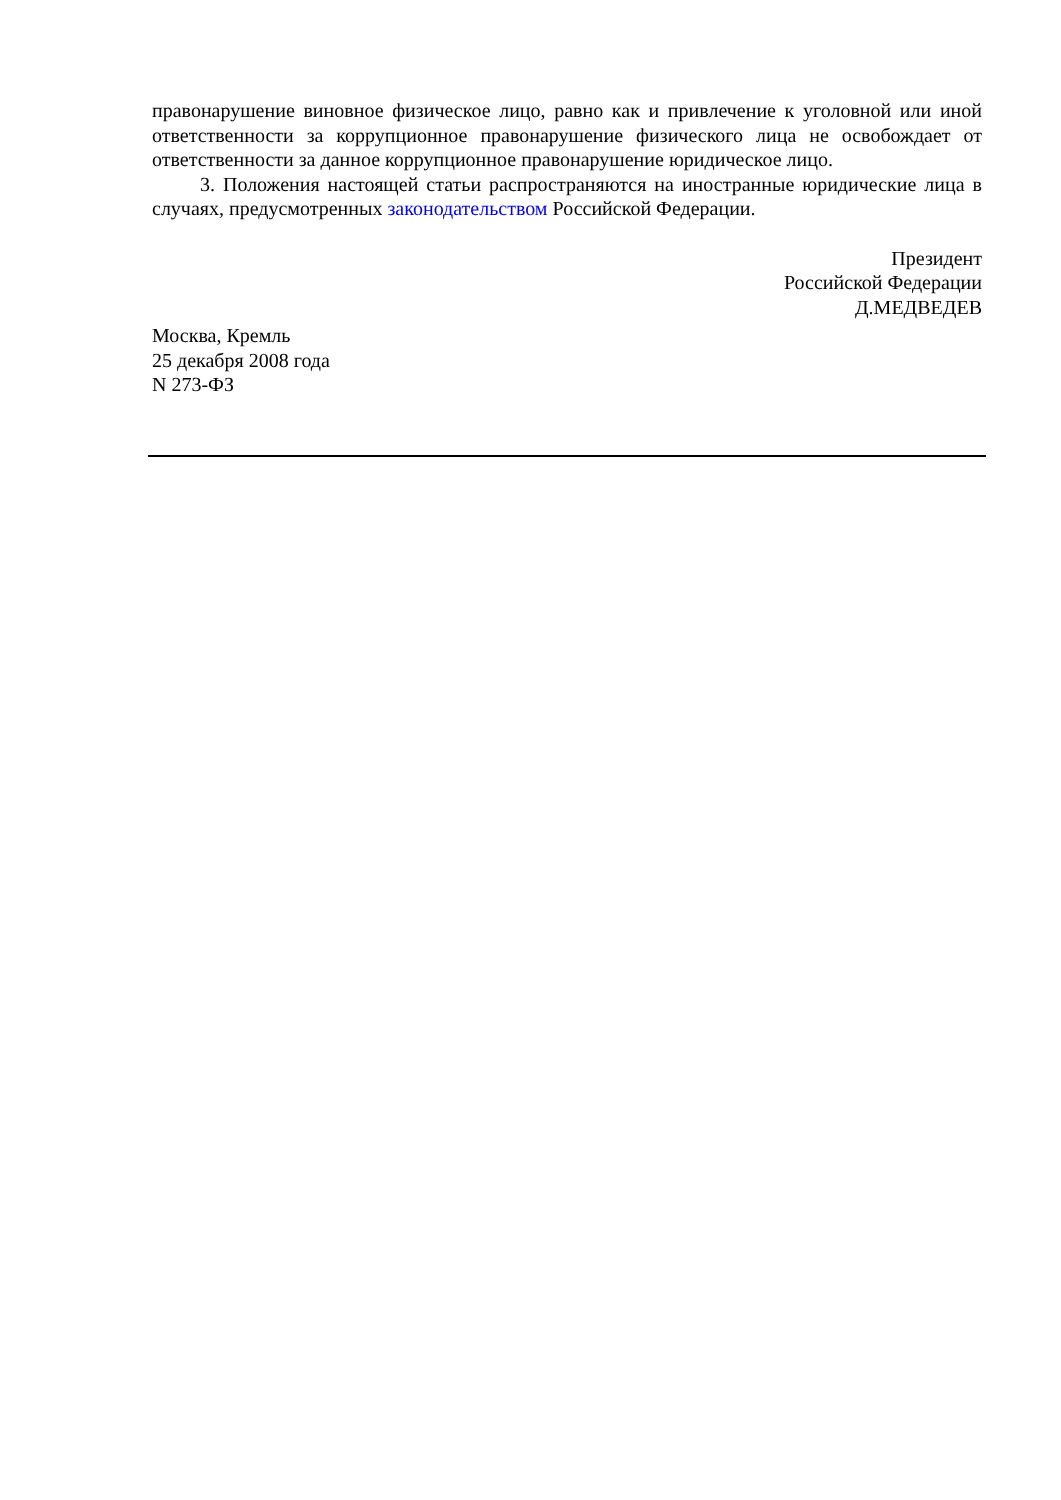правонарушение виновное физическое лицо, равно как и привлечение к уголовной или иной ответственности за коррупционное правонарушение физического лица не освобождает от ответственности за данное коррупционное правонарушение юридическое лицо.
3. Положения настоящей статьи распространяются на иностранные юридические лица в случаях, предусмотренных законодательством Российской Федерации.
Президент
Российской Федерации
Д.МЕДВЕДЕВ
Москва, Кремль
25 декабря 2008 года
N 273-ФЗ